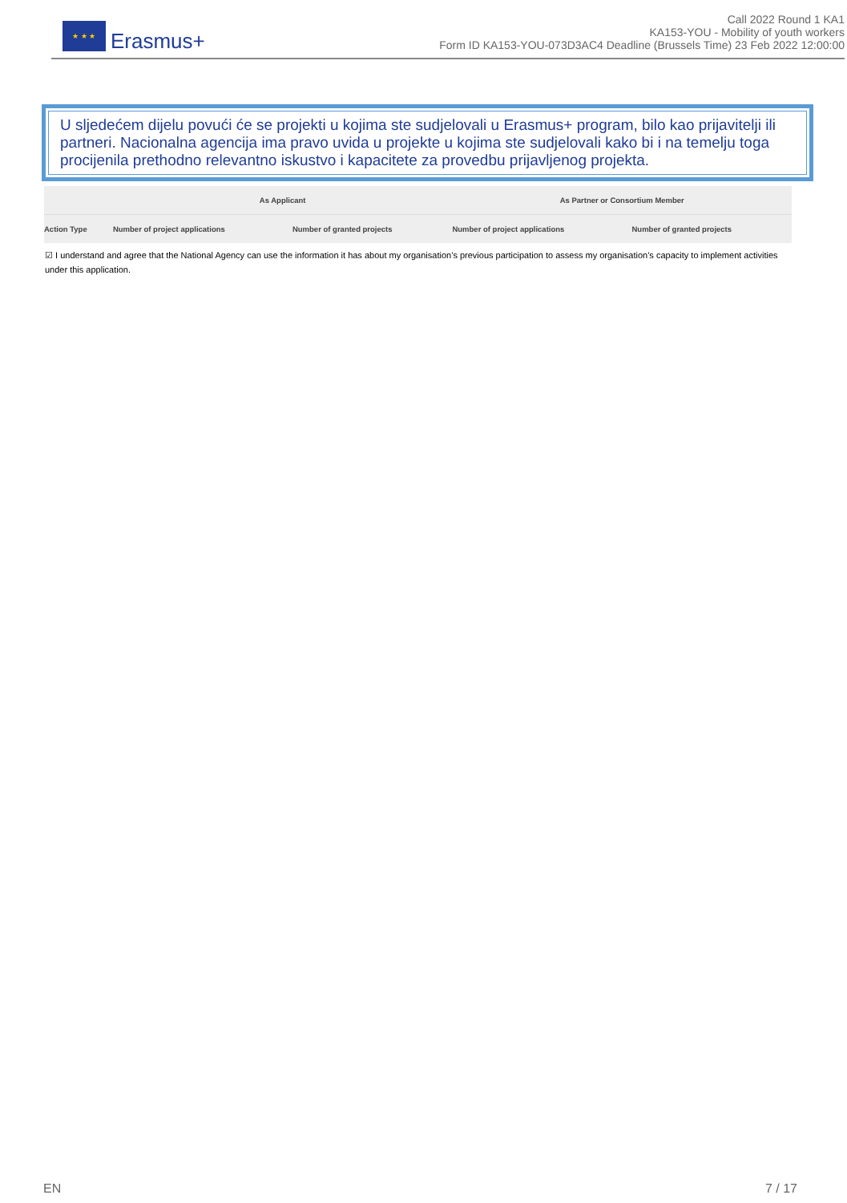★ ★ ★
Erasmus+
Call 2022 Round 1 KA1
KA153-YOU - Mobility of youth workers
Form ID KA153-YOU-073D3AC4 Deadline (Brussels Time) 23 Feb 2022 12:00:00
U sljedećem dijelu povući će se projekti u kojima ste sudjelovali u Erasmus+ program, bilo kao prijavitelji ili partneri. Nacionalna agencija ima pravo uvida u projekte u kojima ste sudjelovali kako bi i na temelju toga procijenila prethodno relevantno iskustvo i kapacitete za provedbu prijavljenog projekta.
| | As Applicant | | As Partner or Consortium Member | |
| --- | --- | --- | --- | --- |
| Action Type | Number of project applications | Number of granted projects | Number of project applications | Number of granted projects |
☑ I understand and agree that the National Agency can use the information it has about my organisation’s previous participation to assess my organisation’s capacity to implement activities under this application.
EN 7 / 17